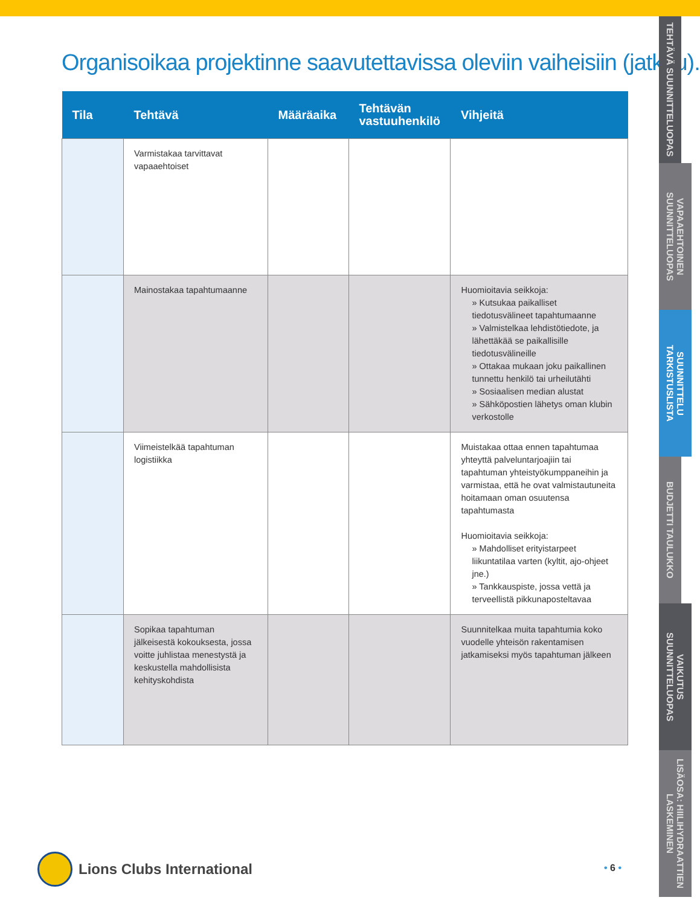Organisoikaa projektinne saavutettavissa oleviin vaiheisiin (jatkuu).
| Tila | Tehtävä | Määräaika | Tehtävän vastuuhenkilö | Vihjeitä |
| --- | --- | --- | --- | --- |
| | Varmistakaa tarvittavat vapaaehtoiset | | | |
| | Mainostakaa tapahtumaanne | | | Huomioitavia seikkoja: » Kutsukaa paikalliset tiedotusvälineet tapahtumaanne » Valmistelkaa lehdistötiedote, ja lähettäkää se paikallisille tiedotusvälineille » Ottakaa mukaan joku paikallinen tunnettu henkilö tai urheilutähti » Sosiaalisen median alustat » Sähköpostien lähetys oman klubin verkostolle |
| | Viimeistelkää tapahtuman logistiikka | | | Muistakaa ottaa ennen tapahtumaa yhteyttä palveluntarjoajiin tai tapahtuman yhteistyökumppaneihin ja varmistaa, että he ovat valmistautuneita hoitamaan oman osuutensa tapahtumasta Huomioitavia seikkoja: » Mahdolliset erityistarpeet liikuntatilaa varten (kyltit, ajo-ohjeet jne.) » Tankkauspiste, jossa vettä ja terveellistä pikkunaposteltavaa |
| | Sopikaa tapahtuman jälkeisestä kokouksesta, jossa voitte juhlistaa menestystä ja keskustella mahdollisista kehityskohdista | | | Suunnitelkaa muita tapahtumia koko vuodelle yhteisön rakentamisen jatkamiseksi myös tapahtuman jälkeen |
TEHTÄVÄ SUUNNITTELUOPAS
VAPAAEHTOINEN SUUNNITTELUOPAS
SUUNNITTELU TARKISTUSLISTA
BUDJETTI TAULUKKO
VAIKUTUS SUUNNITTELUOPAS
LISÄOSA: HIILIHYDRAATTIEN LASKEMINEN
Lions Clubs International • 6 •